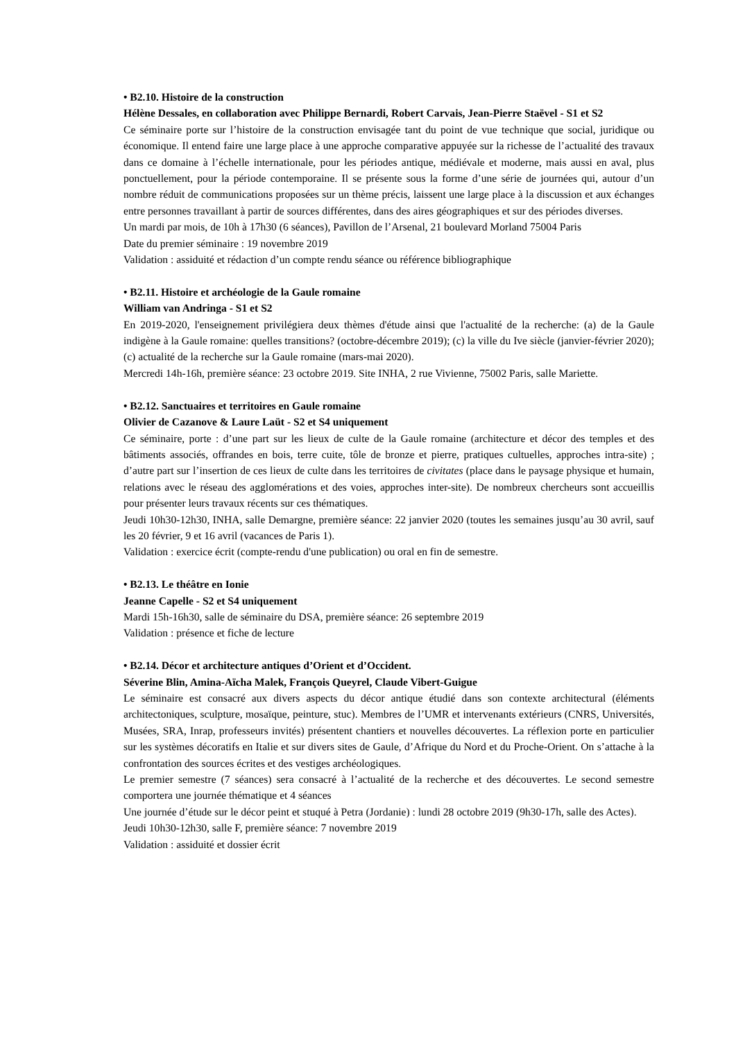• B2.10. Histoire de la construction
Hélène Dessales, en collaboration avec Philippe Bernardi, Robert Carvais, Jean-Pierre Staëvel - S1 et S2
Ce séminaire porte sur l’histoire de la construction envisagée tant du point de vue technique que social, juridique ou économique. Il entend faire une large place à une approche comparative appuyée sur la richesse de l’actualité des travaux dans ce domaine à l’échelle internationale, pour les périodes antique, médiévale et moderne, mais aussi en aval, plus ponctuellement, pour la période contemporaine. Il se présente sous la forme d’une série de journées qui, autour d’un nombre réduit de communications proposées sur un thème précis, laissent une large place à la discussion et aux échanges entre personnes travaillant à partir de sources différentes, dans des aires géographiques et sur des périodes diverses.
Un mardi par mois, de 10h à 17h30 (6 séances), Pavillon de l’Arsenal, 21 boulevard Morland 75004 Paris
Date du premier séminaire : 19 novembre 2019
Validation : assiduité et rédaction d’un compte rendu séance ou référence bibliographique
• B2.11. Histoire et archéologie de la Gaule romaine
William van Andringa - S1 et S2
En 2019-2020, l'enseignement privilégiera deux thèmes d'étude ainsi que l'actualité de la recherche: (a) de la Gaule indigène à la Gaule romaine: quelles transitions? (octobre-décembre 2019); (c) la ville du Ive siècle (janvier-février 2020); (c) actualité de la recherche sur la Gaule romaine (mars-mai 2020).
Mercredi 14h-16h, première séance: 23 octobre 2019. Site INHA, 2 rue Vivienne, 75002 Paris, salle Mariette.
• B2.12. Sanctuaires et territoires en Gaule romaine
Olivier de Cazanove & Laure Laüt - S2 et S4 uniquement
Ce séminaire, porte : d’une part sur les lieux de culte de la Gaule romaine (architecture et décor des temples et des bâtiments associés, offrandes en bois, terre cuite, tôle de bronze et pierre, pratiques cultuelles, approches intra-site) ; d’autre part sur l’insertion de ces lieux de culte dans les territoires de civitates (place dans le paysage physique et humain, relations avec le réseau des agglomérations et des voies, approches inter-site). De nombreux chercheurs sont accueillis pour présenter leurs travaux récents sur ces thématiques.
Jeudi 10h30-12h30, INHA, salle Demargne, première séance: 22 janvier 2020 (toutes les semaines jusqu’au 30 avril, sauf les 20 février, 9 et 16 avril (vacances de Paris 1).
Validation : exercice écrit (compte-rendu d'une publication) ou oral en fin de semestre.
• B2.13. Le théâtre en Ionie
Jeanne Capelle - S2 et S4 uniquement
Mardi 15h-16h30, salle de séminaire du DSA, première séance: 26 septembre 2019
Validation : présence et fiche de lecture
• B2.14. Décor et architecture antiques d’Orient et d’Occident.
Séverine Blin, Amina-Aïcha Malek, François Queyrel, Claude Vibert-Guigue
Le séminaire est consacré aux divers aspects du décor antique étudié dans son contexte architectural (éléments architectoniques, sculpture, mosaïque, peinture, stuc). Membres de l’UMR et intervenants extérieurs (CNRS, Universités, Musées, SRA, Inrap, professeurs invités) présentent chantiers et nouvelles découvertes. La réflexion porte en particulier sur les systèmes décoratifs en Italie et sur divers sites de Gaule, d’Afrique du Nord et du Proche-Orient. On s’attache à la confrontation des sources écrites et des vestiges archéologiques.
Le premier semestre (7 séances) sera consacré à l’actualité de la recherche et des découvertes. Le second semestre comportera une journée thématique et 4 séances
Une journée d’étude sur le décor peint et stuqué à Petra (Jordanie) : lundi 28 octobre 2019 (9h30-17h, salle des Actes).
Jeudi 10h30-12h30, salle F, première séance: 7 novembre 2019
Validation : assiduité et dossier écrit